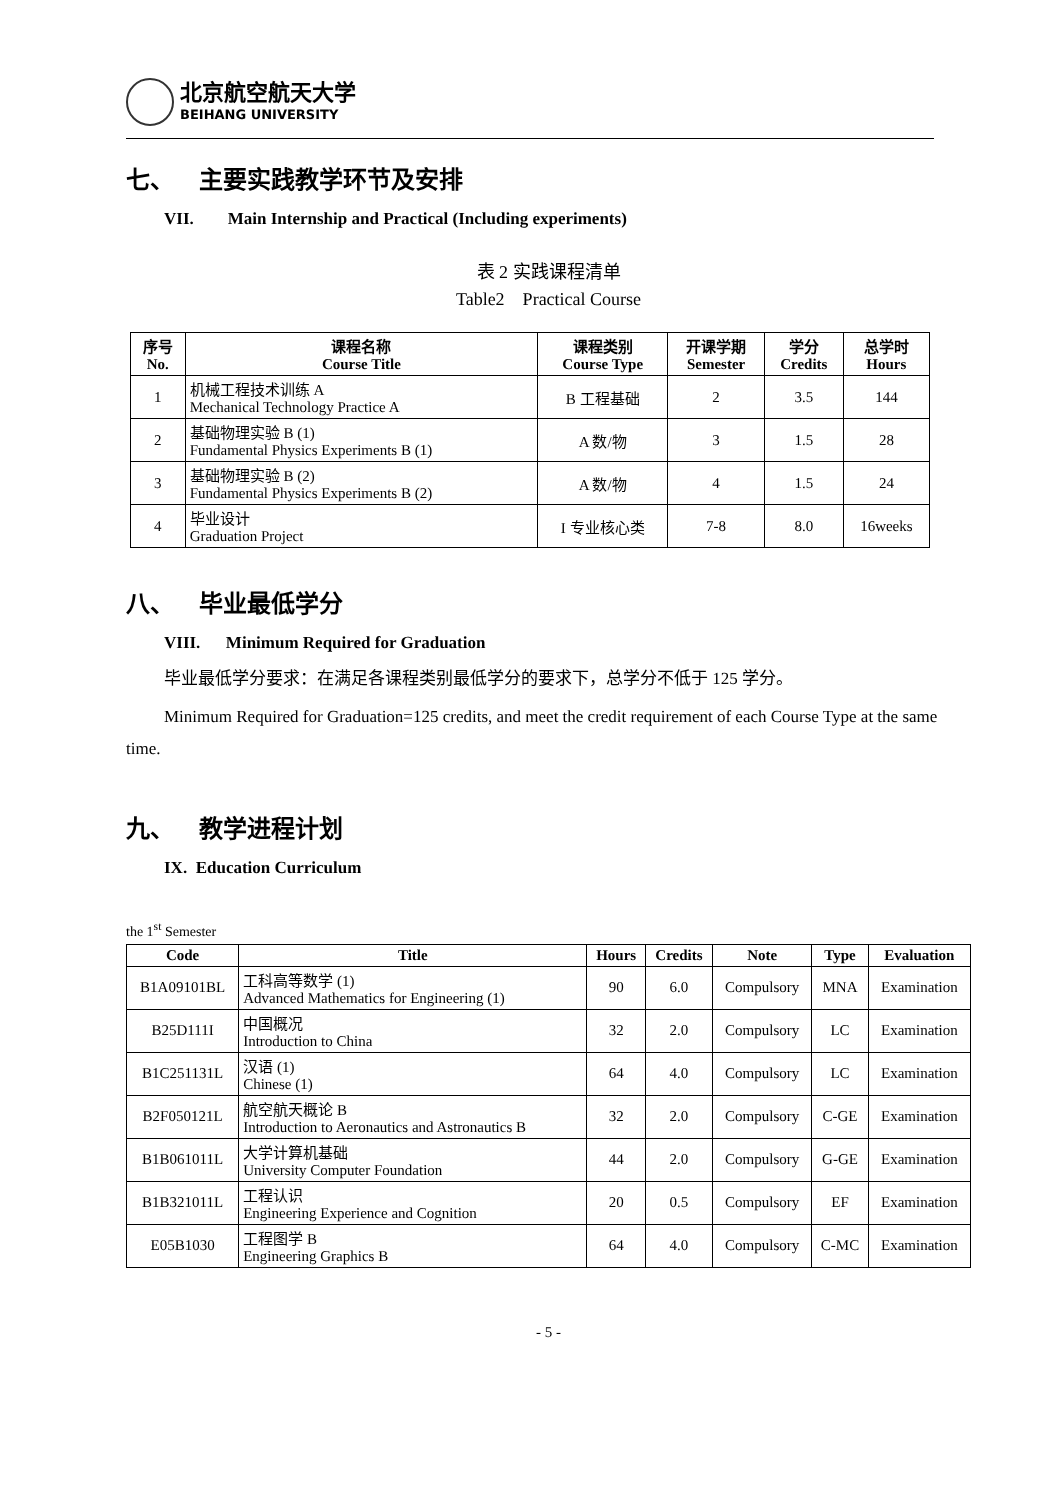北京航空航天大学
BEIHANG UNIVERSITY
七、 主要实践教学环节及安排
VII. Main Internship and Practical (Including experiments)
表 2 实践课程清单
Table2 Practical Course
| 序号 No. | 课程名称 Course Title | 课程类别 Course Type | 开课学期 Semester | 学分 Credits | 总学时 Hours |
| --- | --- | --- | --- | --- | --- |
| 1 | 机械工程技术训练 A Mechanical Technology Practice A | B 工程基础 | 2 | 3.5 | 144 |
| 2 | 基础物理实验 B (1) Fundamental Physics Experiments B (1) | A 数/物 | 3 | 1.5 | 28 |
| 3 | 基础物理实验 B (2) Fundamental Physics Experiments B (2) | A 数/物 | 4 | 1.5 | 24 |
| 4 | 毕业设计 Graduation Project | I 专业核心类 | 7-8 | 8.0 | 16weeks |
八、 毕业最低学分
VIII. Minimum Required for Graduation
毕业最低学分要求：在满足各课程类别最低学分的要求下，总学分不低于 125 学分。
Minimum Required for Graduation=125 credits, and meet the credit requirement of each Course Type at the same time.
九、 教学进程计划
IX. Education Curriculum
the 1<sup>st</sup> Semester
| Code | Title | Hours | Credits | Note | Type | Evaluation |
| --- | --- | --- | --- | --- | --- | --- |
| B1A09101BL | 工科高等数学 (1) Advanced Mathematics for Engineering (1) | 90 | 6.0 | Compulsory | MNA | Examination |
| B25D111I | 中国概况 Introduction to China | 32 | 2.0 | Compulsory | LC | Examination |
| B1C251131L | 汉语 (1) Chinese (1) | 64 | 4.0 | Compulsory | LC | Examination |
| B2F050121L | 航空航天概论 B Introduction to Aeronautics and Astronautics B | 32 | 2.0 | Compulsory | C-GE | Examination |
| B1B061011L | 大学计算机基础 University Computer Foundation | 44 | 2.0 | Compulsory | G-GE | Examination |
| B1B321011L | 工程认识 Engineering Experience and Cognition | 20 | 0.5 | Compulsory | EF | Examination |
| E05B1030 | 工程图学 B Engineering Graphics B | 64 | 4.0 | Compulsory | C-MC | Examination |
- 5 -